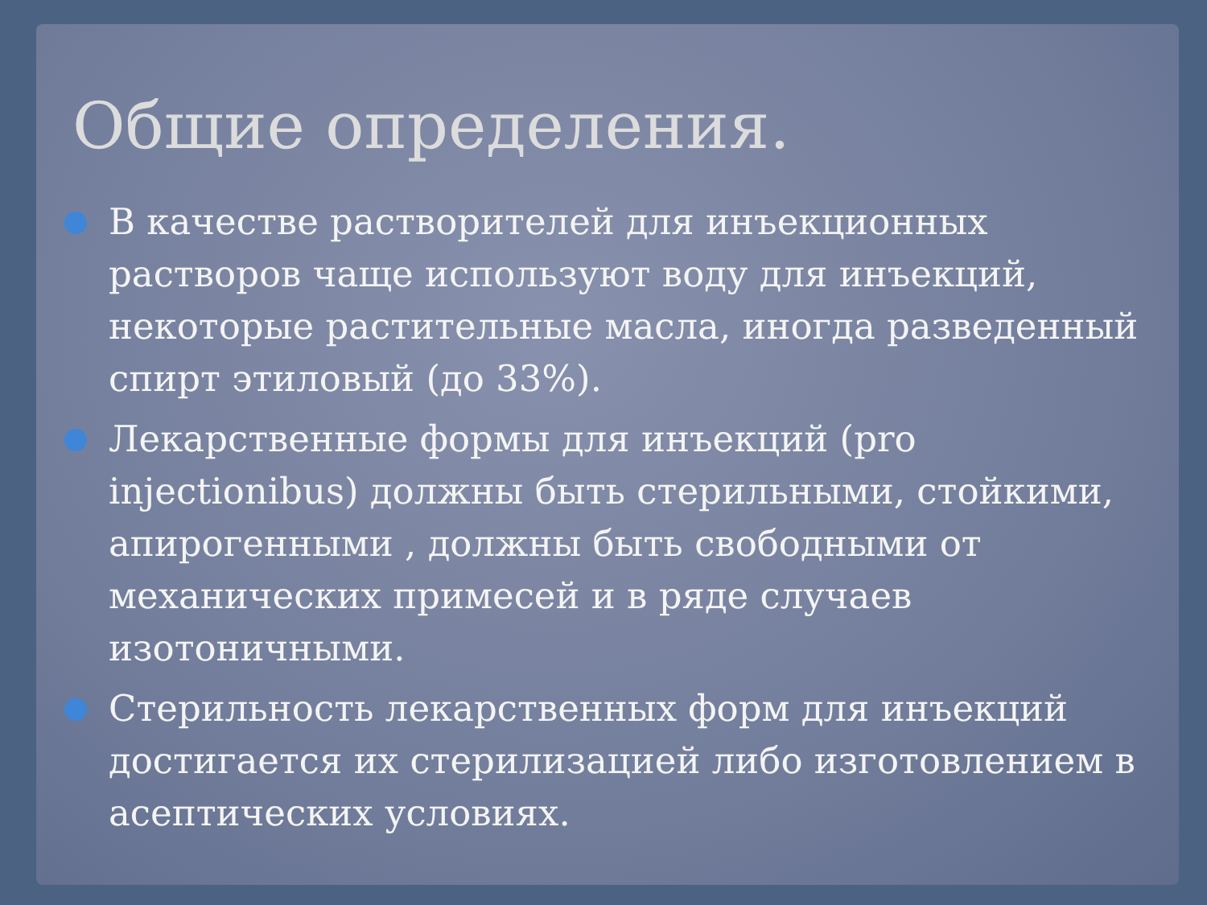Общие определения.
В качестве растворителей для инъекционных растворов чаще используют воду для инъекций, некоторые растительные масла, иногда разведенный спирт этиловый (до 33%).
Лекарственные формы для инъекций (pro injectionibus) должны быть стерильными, стойкими, апирогенными , должны быть свободными от механических примесей и в ряде случаев изотоничными.
Стерильность лекарственных форм для инъекций достигается их стерилизацией либо изготовлением в асептических условиях.